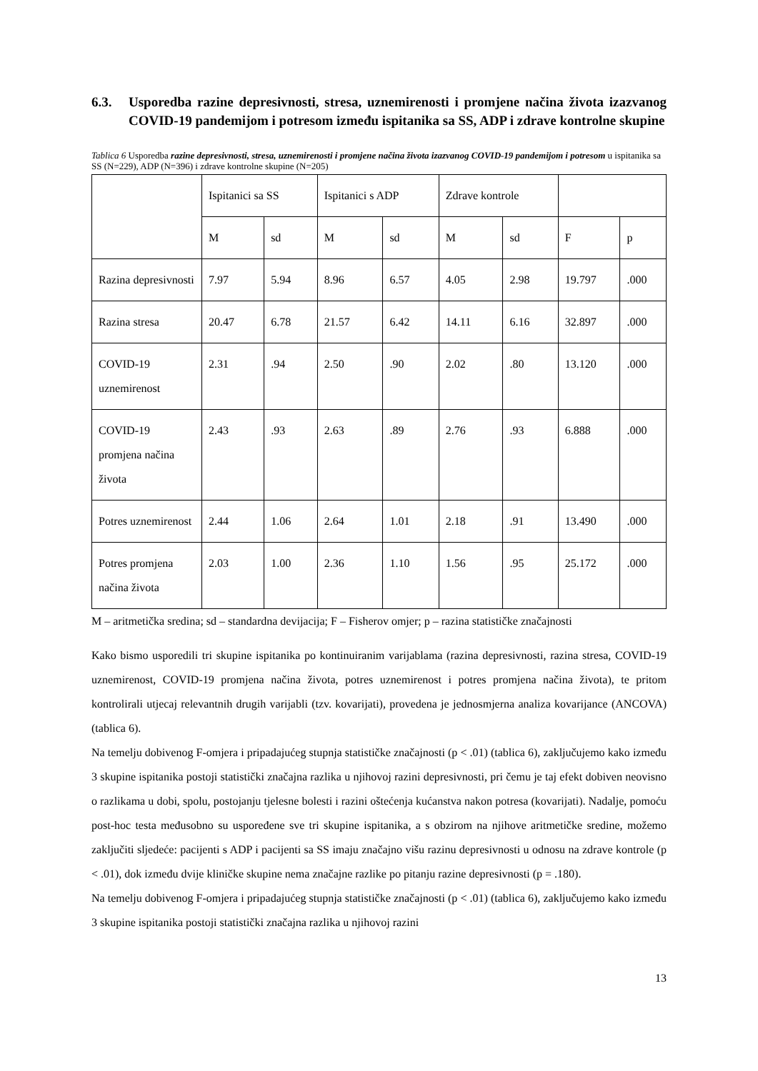6.3. Usporedba razine depresivnosti, stresa, uznemirenosti i promjene načina života izazvanog COVID-19 pandemijom i potresom između ispitanika sa SS, ADP i zdrave kontrolne skupine
Tablica 6 Usporedba razine depresivnosti, stresa, uznemirenosti i promjene načina života izazvanog COVID-19 pandemijom i potresom u ispitanika sa SS (N=229), ADP (N=396) i zdrave kontrolne skupine (N=205)
| | Ispitanici sa SS | | Ispitanici s ADP | | Zdrave kontrole | | | |
| --- | --- | --- | --- | --- | --- | --- | --- | --- |
| | M | sd | M | sd | M | sd | F | p |
| Razina depresivnosti | 7.97 | 5.94 | 8.96 | 6.57 | 4.05 | 2.98 | 19.797 | .000 |
| Razina stresa | 20.47 | 6.78 | 21.57 | 6.42 | 14.11 | 6.16 | 32.897 | .000 |
| COVID-19 uznemirenost | 2.31 | .94 | 2.50 | .90 | 2.02 | .80 | 13.120 | .000 |
| COVID-19 promjena načina života | 2.43 | .93 | 2.63 | .89 | 2.76 | .93 | 6.888 | .000 |
| Potres uznemirenost | 2.44 | 1.06 | 2.64 | 1.01 | 2.18 | .91 | 13.490 | .000 |
| Potres promjena načina života | 2.03 | 1.00 | 2.36 | 1.10 | 1.56 | .95 | 25.172 | .000 |
M – aritmetička sredina; sd – standardna devijacija; F – Fisherov omjer; p – razina statističke značajnosti
Kako bismo usporedili tri skupine ispitanika po kontinuiranim varijablama (razina depresivnosti, razina stresa, COVID-19 uznemirenost, COVID-19 promjena načina života, potres uznemirenost i potres promjena načina života), te pritom kontrolirali utjecaj relevantnih drugih varijabli (tzv. kovarijati), provedena je jednosmjerna analiza kovarijance (ANCOVA) (tablica 6).
Na temelju dobivenog F-omjera i pripadajućeg stupnja statističke značajnosti (p < .01) (tablica 6), zaključujemo kako između 3 skupine ispitanika postoji statistički značajna razlika u njihovoj razini depresivnosti, pri čemu je taj efekt dobiven neovisno o razlikama u dobi, spolu, postojanju tjelesne bolesti i razini oštećenja kućanstva nakon potresa (kovarijati). Nadalje, pomoću post-hoc testa međusobno su uspoređene sve tri skupine ispitanika, a s obzirom na njihove aritmetičke sredine, možemo zaključiti sljedeće: pacijenti s ADP i pacijenti sa SS imaju značajno višu razinu depresivnosti u odnosu na zdrave kontrole (p < .01), dok između dvije kliničke skupine nema značajne razlike po pitanju razine depresivnosti (p = .180).
Na temelju dobivenog F-omjera i pripadajućeg stupnja statističke značajnosti (p < .01) (tablica 6), zaključujemo kako između 3 skupine ispitanika postoji statistički značajna razlika u njihovoj razini
13